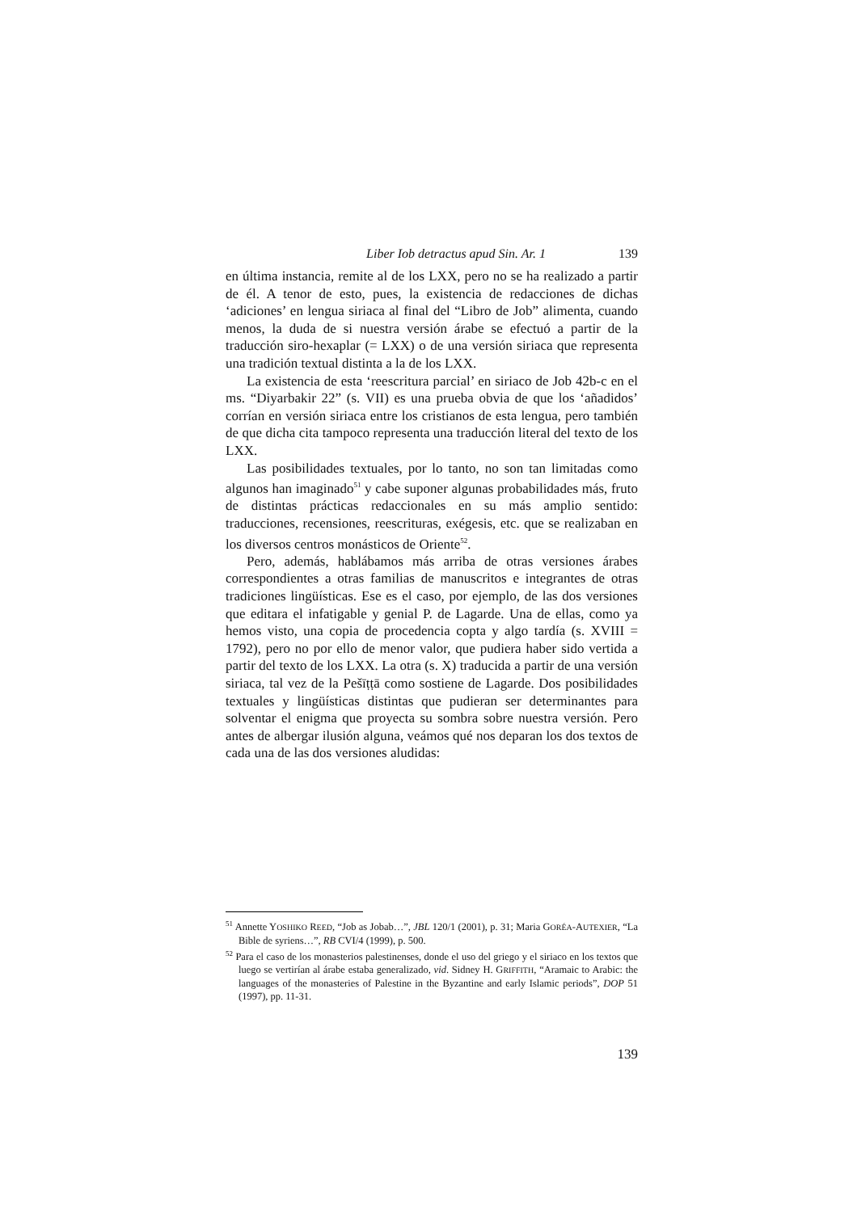Liber Iob detractus apud Sin. Ar. 1 139
en última instancia, remite al de los LXX, pero no se ha realizado a partir de él. A tenor de esto, pues, la existencia de redacciones de dichas ‘adiciones’ en lengua siriaca al final del “Libro de Job” alimenta, cuando menos, la duda de si nuestra versión árabe se efectuó a partir de la traducción siro-hexaplar (= LXX) o de una versión siriaca que representa una tradición textual distinta a la de los LXX.
La existencia de esta ‘reescritura parcial’ en siriaco de Job 42b-c en el ms. “Diyarbakir 22” (s. VII) es una prueba obvia de que los ‘añadidos’ corrían en versión siriaca entre los cristianos de esta lengua, pero también de que dicha cita tampoco representa una traducción literal del texto de los LXX.
Las posibilidades textuales, por lo tanto, no son tan limitadas como algunos han imaginado<sup>51</sup> y cabe suponer algunas probabilidades más, fruto de distintas prácticas redaccionales en su más amplio sentido: traducciones, recensiones, reescrituras, exégesis, etc. que se realizaban en los diversos centros monásticos de Oriente<sup>52</sup>.
Pero, además, hablábamos más arriba de otras versiones árabes correspondientes a otras familias de manuscritos e integrantes de otras tradiciones lingüísticas. Ese es el caso, por ejemplo, de las dos versiones que editara el infatigable y genial P. de Lagarde. Una de ellas, como ya hemos visto, una copia de procedencia copta y algo tardía (s. XVIII = 1792), pero no por ello de menor valor, que pudiera haber sido vertida a partir del texto de los LXX. La otra (s. X) traducida a partir de una versión siriaca, tal vez de la Pešīṭṭā como sostiene de Lagarde. Dos posibilidades textuales y lingüísticas distintas que pudieran ser determinantes para solventar el enigma que proyecta su sombra sobre nuestra versión. Pero antes de albergar ilusión alguna, veámos qué nos deparan los dos textos de cada una de las dos versiones aludidas:
<sup>51</sup> Annette YOSHIKO REED, “Job as Jobab…”, JBL 120/1 (2001), p. 31; Maria GORÉA-AUTEXIER, “La Bible de syriens…”, RB CVI/4 (1999), p. 500.
<sup>52</sup> Para el caso de los monasterios palestinenses, donde el uso del griego y el siriaco en los textos que luego se vertirían al árabe estaba generalizado, vid. Sidney H. GRIFFITH, “Aramaic to Arabic: the languages of the monasteries of Palestine in the Byzantine and early Islamic periods”, DOP 51 (1997), pp. 11-31.
139